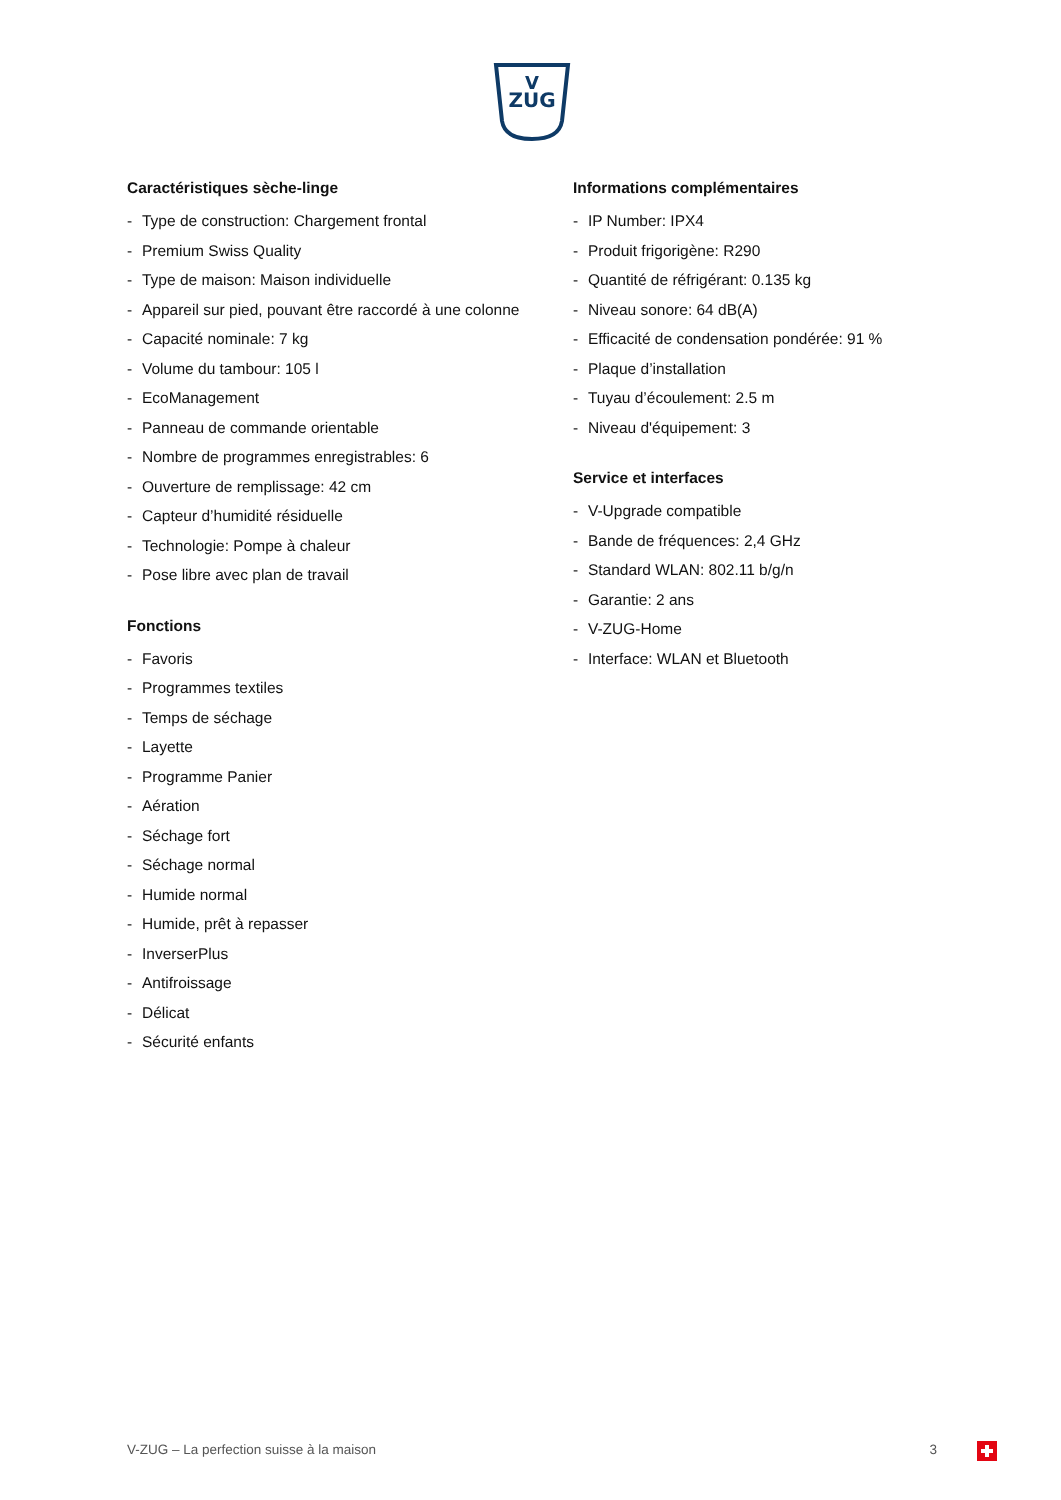V
ZUG
Caractéristiques sèche-linge
- Type de construction: Chargement frontal
- Premium Swiss Quality
- Type de maison: Maison individuelle
- Appareil sur pied, pouvant être raccordé à une colonne
- Capacité nominale: 7 kg
- Volume du tambour: 105 l
- EcoManagement
- Panneau de commande orientable
- Nombre de programmes enregistrables: 6
- Ouverture de remplissage: 42 cm
- Capteur d’humidité résiduelle
- Technologie: Pompe à chaleur
- Pose libre avec plan de travail
Fonctions
- Favoris
- Programmes textiles
- Temps de séchage
- Layette
- Programme Panier
- Aération
- Séchage fort
- Séchage normal
- Humide normal
- Humide, prêt à repasser
- InverserPlus
- Antifroissage
- Délicat
- Sécurité enfants
Informations complémentaires
- IP Number: IPX4
- Produit frigorigène: R290
- Quantité de réfrigérant: 0.135 kg
- Niveau sonore: 64 dB(A)
- Efficacité de condensation pondérée: 91 %
- Plaque d’installation
- Tuyau d’écoulement: 2.5 m
- Niveau d'équipement: 3
Service et interfaces
- V-Upgrade compatible
- Bande de fréquences: 2,4 GHz
- Standard WLAN: 802.11 b/g/n
- Garantie: 2 ans
- V-ZUG-Home
- Interface: WLAN et Bluetooth
V-ZUG – La perfection suisse à la maison
3